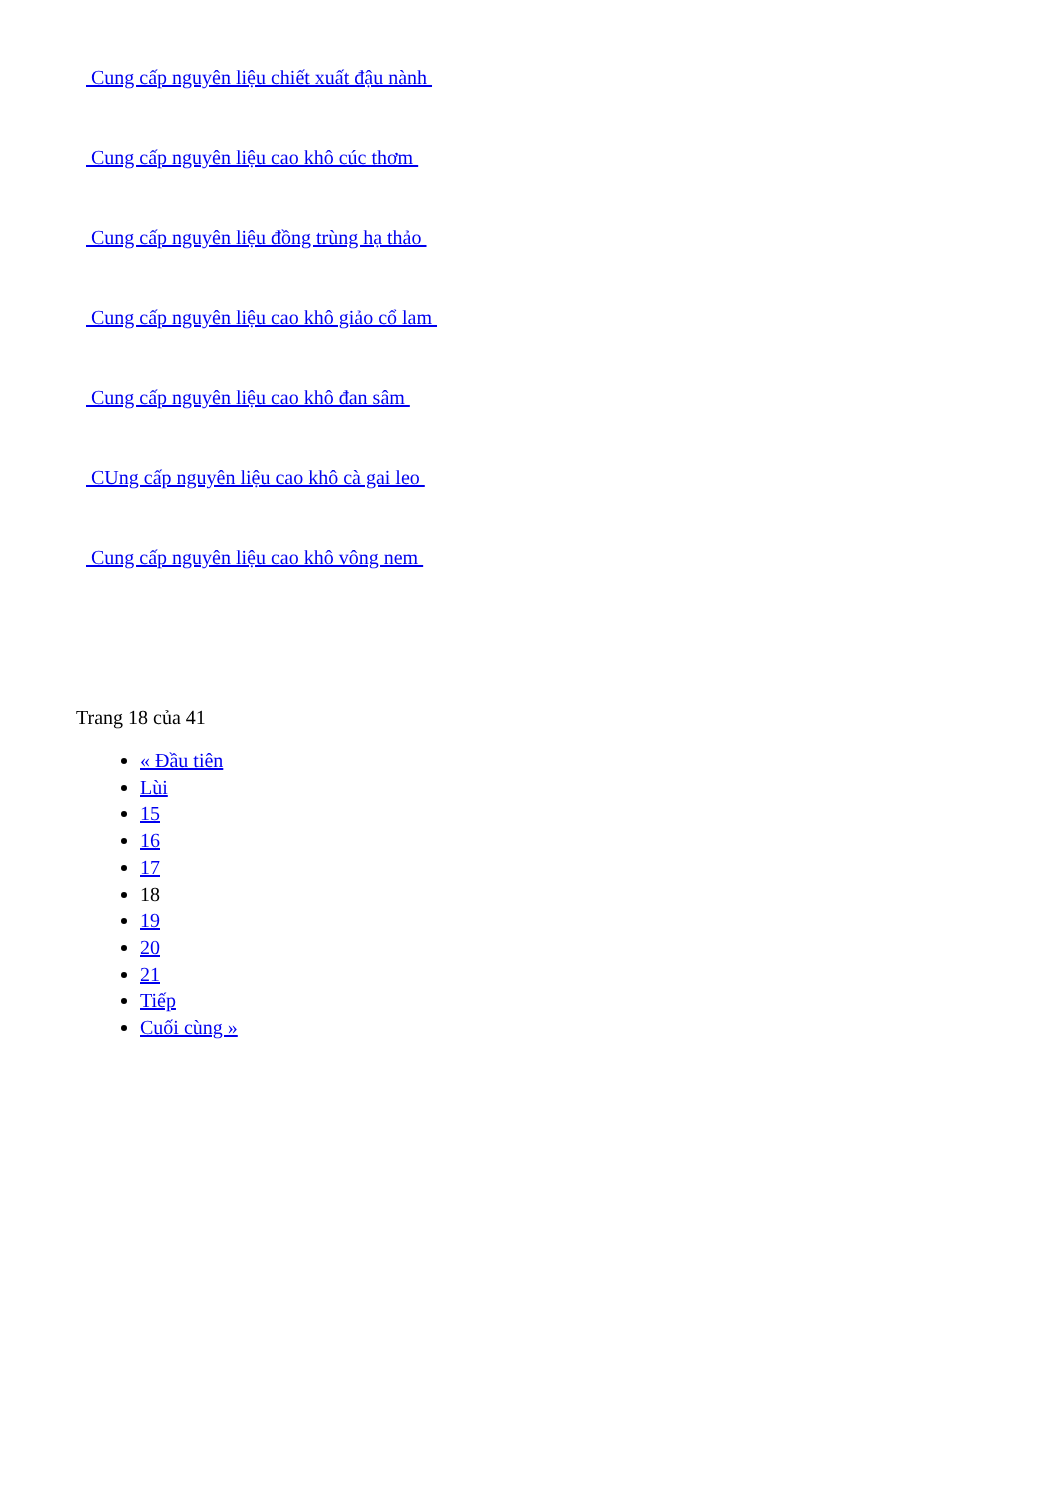Cung cấp nguyên liệu chiết xuất đậu nành
Cung cấp nguyên liệu cao khô cúc thơm
Cung cấp nguyên liệu đồng trùng hạ thảo
Cung cấp nguyên liệu cao khô giảo cổ lam
Cung cấp nguyên liệu cao khô đan sâm
CUng cấp nguyên liệu cao khô cà gai leo
Cung cấp nguyên liệu cao khô vông nem
Trang 18 của 41
« Đầu tiên
Lùi
15
16
17
18
19
20
21
Tiếp
Cuối cùng »